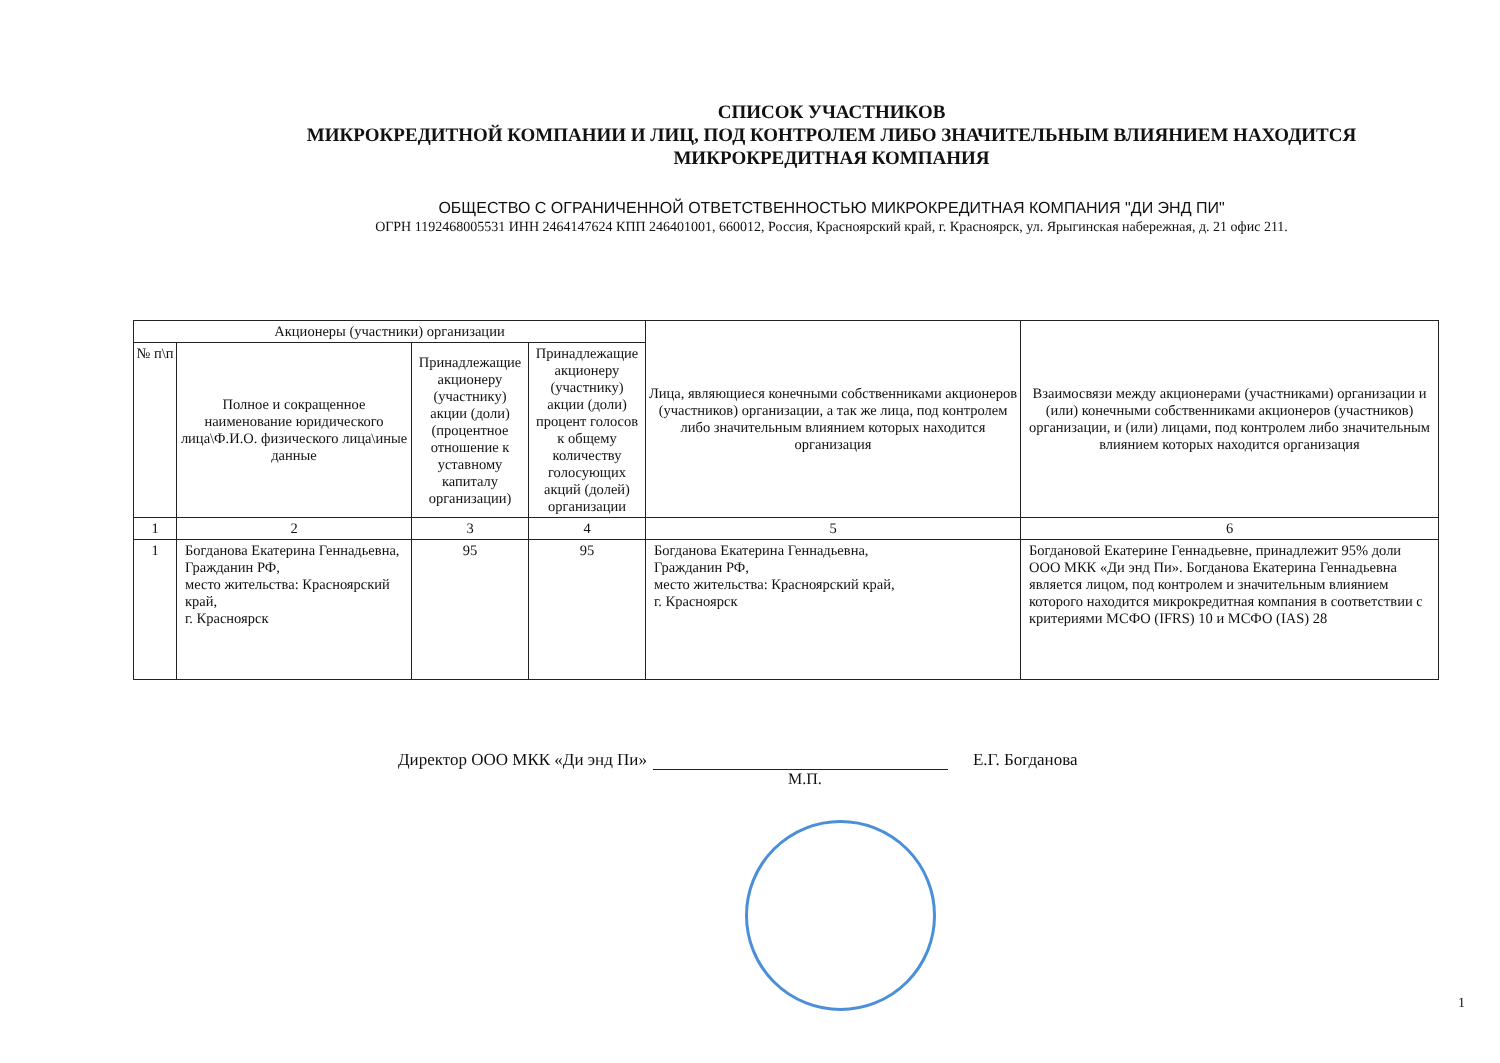СПИСОК УЧАСТНИКОВ
МИКРОКРЕДИТНОЙ КОМПАНИИ И ЛИЦ, ПОД КОНТРОЛЕМ ЛИБО ЗНАЧИТЕЛЬНЫМ ВЛИЯНИЕМ НАХОДИТСЯ
МИКРОКРЕДИТНАЯ КОМПАНИЯ
ОБЩЕСТВО С ОГРАНИЧЕННОЙ ОТВЕТСТВЕННОСТЬЮ МИКРОКРЕДИТНАЯ КОМПАНИЯ "ДИ ЭНД ПИ"
ОГРН 1192468005531 ИНН 2464147624 КПП 246401001, 660012, Россия, Красноярский край, г. Красноярск, ул. Ярыгинская набережная, д. 21 офис 211.
| Акционеры (участники) организации | | | | Лица, являющиеся конечными собственниками акционеров (участников) организации, а так же лица, под контролем либо значительным влиянием которых находится организация | Взаимосвязи между акционерами (участниками) организации и (или) конечными собственниками акционеров (участников) организации, и (или) лицами, под контролем либо значительным влиянием которых находится организация |
| --- | --- | --- | --- | --- | --- |
| № п\п | Полное и сокращенное наименование юридического лица\Ф.И.О. физического лица\иные данные | Принадлежащие акционеру (участнику) акции (доли) (процентное отношение к уставному капиталу организации) | Принадлежащие акционеру (участнику) акции (доли) процент голосов к общему количеству голосующих акций (долей) организации | | |
| 1 | 2 | 3 | 4 | 5 | 6 |
| 1 | Богданова Екатерина Геннадьевна, Гражданин РФ, место жительства: Красноярский край, г. Красноярск | 95 | 95 | Богданова Екатерина Геннадьевна, Гражданин РФ, место жительства: Красноярский край, г. Красноярск | Богдановой Екатерине Геннадьевне, принадлежит 95% доли ООО МКК «Ди энд Пи». Богданова Екатерина Геннадьевна является лицом, под контролем и значительным влиянием которого находится микрокредитная компания в соответствии с критериями МСФО (IFRS) 10 и МСФО (IAS) 28 |
Директор ООО МКК «Ди энд Пи» Е.Г. Богданова
М.П.
1